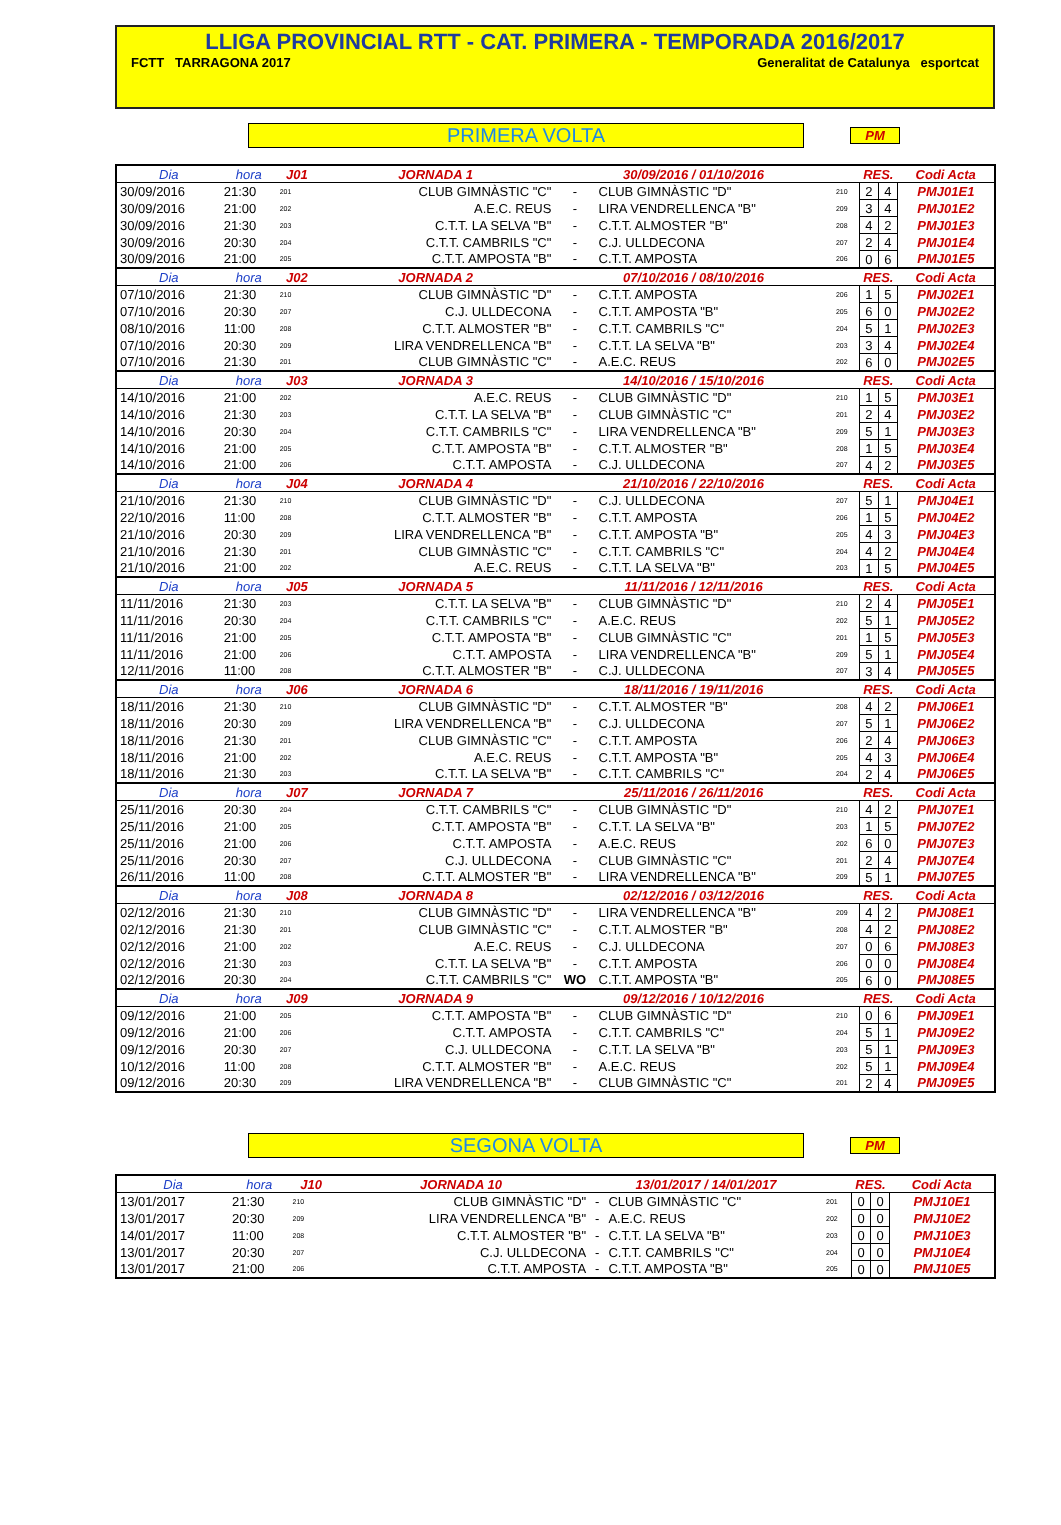LLIGA PROVINCIAL RTT - CAT. PRIMERA - TEMPORADA 2016/2017
FCTT TARRAGONA 2017 Generalitat de Catalunya esportcat
PRIMERA VOLTA
PM
| Dia | hora | J01 | JORNADA 1 | 30/09/2016 / 01/10/2016 | | | RES. | | Codi Acta |
| --- | --- | --- | --- | --- | --- | --- | --- | --- | --- |
| 30/09/2016 | 21:30 | 201 | CLUB GIMNÀSTIC "C" | - | CLUB GIMNÀSTIC "D" | 210 | 2 | 4 | PMJ01E1 |
| 30/09/2016 | 21:00 | 202 | A.E.C. REUS | - | LIRA VENDRELLENCA "B" | 209 | 3 | 4 | PMJ01E2 |
| 30/09/2016 | 21:30 | 203 | C.T.T. LA SELVA "B" | - | C.T.T. ALMOSTER "B" | 208 | 4 | 2 | PMJ01E3 |
| 30/09/2016 | 20:30 | 204 | C.T.T. CAMBRILS "C" | - | C.J. ULLDECONA | 207 | 2 | 4 | PMJ01E4 |
| 30/09/2016 | 21:00 | 205 | C.T.T. AMPOSTA "B" | - | C.T.T. AMPOSTA | 206 | 0 | 6 | PMJ01E5 |
| Dia | hora | J02 | JORNADA 2 | 07/10/2016 / 08/10/2016 | | | RES. | | Codi Acta |
| 07/10/2016 | 21:30 | 210 | CLUB GIMNÀSTIC "D" | - | C.T.T. AMPOSTA | 206 | 1 | 5 | PMJ02E1 |
| 07/10/2016 | 20:30 | 207 | C.J. ULLDECONA | - | C.T.T. AMPOSTA "B" | 205 | 6 | 0 | PMJ02E2 |
| 08/10/2016 | 11:00 | 208 | C.T.T. ALMOSTER "B" | - | C.T.T. CAMBRILS "C" | 204 | 5 | 1 | PMJ02E3 |
| 07/10/2016 | 20:30 | 209 | LIRA VENDRELLENCA "B" | - | C.T.T. LA SELVA "B" | 203 | 3 | 4 | PMJ02E4 |
| 07/10/2016 | 21:30 | 201 | CLUB GIMNÀSTIC "C" | - | A.E.C. REUS | 202 | 6 | 0 | PMJ02E5 |
| Dia | hora | J03 | JORNADA 3 | 14/10/2016 / 15/10/2016 | | | RES. | | Codi Acta |
| 14/10/2016 | 21:00 | 202 | A.E.C. REUS | - | CLUB GIMNÀSTIC "D" | 210 | 1 | 5 | PMJ03E1 |
| 14/10/2016 | 21:30 | 203 | C.T.T. LA SELVA "B" | - | CLUB GIMNÀSTIC "C" | 201 | 2 | 4 | PMJ03E2 |
| 14/10/2016 | 20:30 | 204 | C.T.T. CAMBRILS "C" | - | LIRA VENDRELLENCA "B" | 209 | 5 | 1 | PMJ03E3 |
| 14/10/2016 | 21:00 | 205 | C.T.T. AMPOSTA "B" | - | C.T.T. ALMOSTER "B" | 208 | 1 | 5 | PMJ03E4 |
| 14/10/2016 | 21:00 | 206 | C.T.T. AMPOSTA | - | C.J. ULLDECONA | 207 | 4 | 2 | PMJ03E5 |
| Dia | hora | J04 | JORNADA 4 | 21/10/2016 / 22/10/2016 | | | RES. | | Codi Acta |
| 21/10/2016 | 21:30 | 210 | CLUB GIMNÀSTIC "D" | - | C.J. ULLDECONA | 207 | 5 | 1 | PMJ04E1 |
| 22/10/2016 | 11:00 | 208 | C.T.T. ALMOSTER "B" | - | C.T.T. AMPOSTA | 206 | 1 | 5 | PMJ04E2 |
| 21/10/2016 | 20:30 | 209 | LIRA VENDRELLENCA "B" | - | C.T.T. AMPOSTA "B" | 205 | 4 | 3 | PMJ04E3 |
| 21/10/2016 | 21:30 | 201 | CLUB GIMNÀSTIC "C" | - | C.T.T. CAMBRILS "C" | 204 | 4 | 2 | PMJ04E4 |
| 21/10/2016 | 21:00 | 202 | A.E.C. REUS | - | C.T.T. LA SELVA "B" | 203 | 1 | 5 | PMJ04E5 |
| Dia | hora | J05 | JORNADA 5 | 11/11/2016 / 12/11/2016 | | | RES. | | Codi Acta |
| 11/11/2016 | 21:30 | 203 | C.T.T. LA SELVA "B" | - | CLUB GIMNÀSTIC "D" | 210 | 2 | 4 | PMJ05E1 |
| 11/11/2016 | 20:30 | 204 | C.T.T. CAMBRILS "C" | - | A.E.C. REUS | 202 | 5 | 1 | PMJ05E2 |
| 11/11/2016 | 21:00 | 205 | C.T.T. AMPOSTA "B" | - | CLUB GIMNÀSTIC "C" | 201 | 1 | 5 | PMJ05E3 |
| 11/11/2016 | 21:00 | 206 | C.T.T. AMPOSTA | - | LIRA VENDRELLENCA "B" | 209 | 5 | 1 | PMJ05E4 |
| 12/11/2016 | 11:00 | 208 | C.T.T. ALMOSTER "B" | - | C.J. ULLDECONA | 207 | 3 | 4 | PMJ05E5 |
| Dia | hora | J06 | JORNADA 6 | 18/11/2016 / 19/11/2016 | | | RES. | | Codi Acta |
| 18/11/2016 | 21:30 | 210 | CLUB GIMNÀSTIC "D" | - | C.T.T. ALMOSTER "B" | 208 | 4 | 2 | PMJ06E1 |
| 18/11/2016 | 20:30 | 209 | LIRA VENDRELLENCA "B" | - | C.J. ULLDECONA | 207 | 5 | 1 | PMJ06E2 |
| 18/11/2016 | 21:30 | 201 | CLUB GIMNÀSTIC "C" | - | C.T.T. AMPOSTA | 206 | 2 | 4 | PMJ06E3 |
| 18/11/2016 | 21:00 | 202 | A.E.C. REUS | - | C.T.T. AMPOSTA "B" | 205 | 4 | 3 | PMJ06E4 |
| 18/11/2016 | 21:30 | 203 | C.T.T. LA SELVA "B" | - | C.T.T. CAMBRILS "C" | 204 | 2 | 4 | PMJ06E5 |
| Dia | hora | J07 | JORNADA 7 | 25/11/2016 / 26/11/2016 | | | RES. | | Codi Acta |
| 25/11/2016 | 20:30 | 204 | C.T.T. CAMBRILS "C" | - | CLUB GIMNÀSTIC "D" | 210 | 4 | 2 | PMJ07E1 |
| 25/11/2016 | 21:00 | 205 | C.T.T. AMPOSTA "B" | - | C.T.T. LA SELVA "B" | 203 | 1 | 5 | PMJ07E2 |
| 25/11/2016 | 21:00 | 206 | C.T.T. AMPOSTA | - | A.E.C. REUS | 202 | 6 | 0 | PMJ07E3 |
| 25/11/2016 | 20:30 | 207 | C.J. ULLDECONA | - | CLUB GIMNÀSTIC "C" | 201 | 2 | 4 | PMJ07E4 |
| 26/11/2016 | 11:00 | 208 | C.T.T. ALMOSTER "B" | - | LIRA VENDRELLENCA "B" | 209 | 5 | 1 | PMJ07E5 |
| Dia | hora | J08 | JORNADA 8 | 02/12/2016 / 03/12/2016 | | | RES. | | Codi Acta |
| 02/12/2016 | 21:30 | 210 | CLUB GIMNÀSTIC "D" | - | LIRA VENDRELLENCA "B" | 209 | 4 | 2 | PMJ08E1 |
| 02/12/2016 | 21:30 | 201 | CLUB GIMNÀSTIC "C" | - | C.T.T. ALMOSTER "B" | 208 | 4 | 2 | PMJ08E2 |
| 02/12/2016 | 21:00 | 202 | A.E.C. REUS | - | C.J. ULLDECONA | 207 | 0 | 6 | PMJ08E3 |
| 02/12/2016 | 21:30 | 203 | C.T.T. LA SELVA "B" | - | C.T.T. AMPOSTA | 206 | 0 | 0 | PMJ08E4 |
| 02/12/2016 | 20:30 | 204 | C.T.T. CAMBRILS "C" | WO | C.T.T. AMPOSTA "B" | 205 | 6 | 0 | PMJ08E5 |
| Dia | hora | J09 | JORNADA 9 | 09/12/2016 / 10/12/2016 | | | RES. | | Codi Acta |
| 09/12/2016 | 21:00 | 205 | C.T.T. AMPOSTA "B" | - | CLUB GIMNÀSTIC "D" | 210 | 0 | 6 | PMJ09E1 |
| 09/12/2016 | 21:00 | 206 | C.T.T. AMPOSTA | - | C.T.T. CAMBRILS "C" | 204 | 5 | 1 | PMJ09E2 |
| 09/12/2016 | 20:30 | 207 | C.J. ULLDECONA | - | C.T.T. LA SELVA "B" | 203 | 5 | 1 | PMJ09E3 |
| 10/12/2016 | 11:00 | 208 | C.T.T. ALMOSTER "B" | - | A.E.C. REUS | 202 | 5 | 1 | PMJ09E4 |
| 09/12/2016 | 20:30 | 209 | LIRA VENDRELLENCA "B" | - | CLUB GIMNÀSTIC "C" | 201 | 2 | 4 | PMJ09E5 |
SEGONA VOLTA
PM
| Dia | hora | J10 | JORNADA 10 | 13/01/2017 / 14/01/2017 | | | RES. | | Codi Acta |
| --- | --- | --- | --- | --- | --- | --- | --- | --- | --- |
| 13/01/2017 | 21:30 | 210 | CLUB GIMNÀSTIC "D" | - | CLUB GIMNÀSTIC "C" | 201 | 0 | 0 | PMJ10E1 |
| 13/01/2017 | 20:30 | 209 | LIRA VENDRELLENCA "B" | - | A.E.C. REUS | 202 | 0 | 0 | PMJ10E2 |
| 14/01/2017 | 11:00 | 208 | C.T.T. ALMOSTER "B" | - | C.T.T. LA SELVA "B" | 203 | 0 | 0 | PMJ10E3 |
| 13/01/2017 | 20:30 | 207 | C.J. ULLDECONA | - | C.T.T. CAMBRILS "C" | 204 | 0 | 0 | PMJ10E4 |
| 13/01/2017 | 21:00 | 206 | C.T.T. AMPOSTA | - | C.T.T. AMPOSTA "B" | 205 | 0 | 0 | PMJ10E5 |